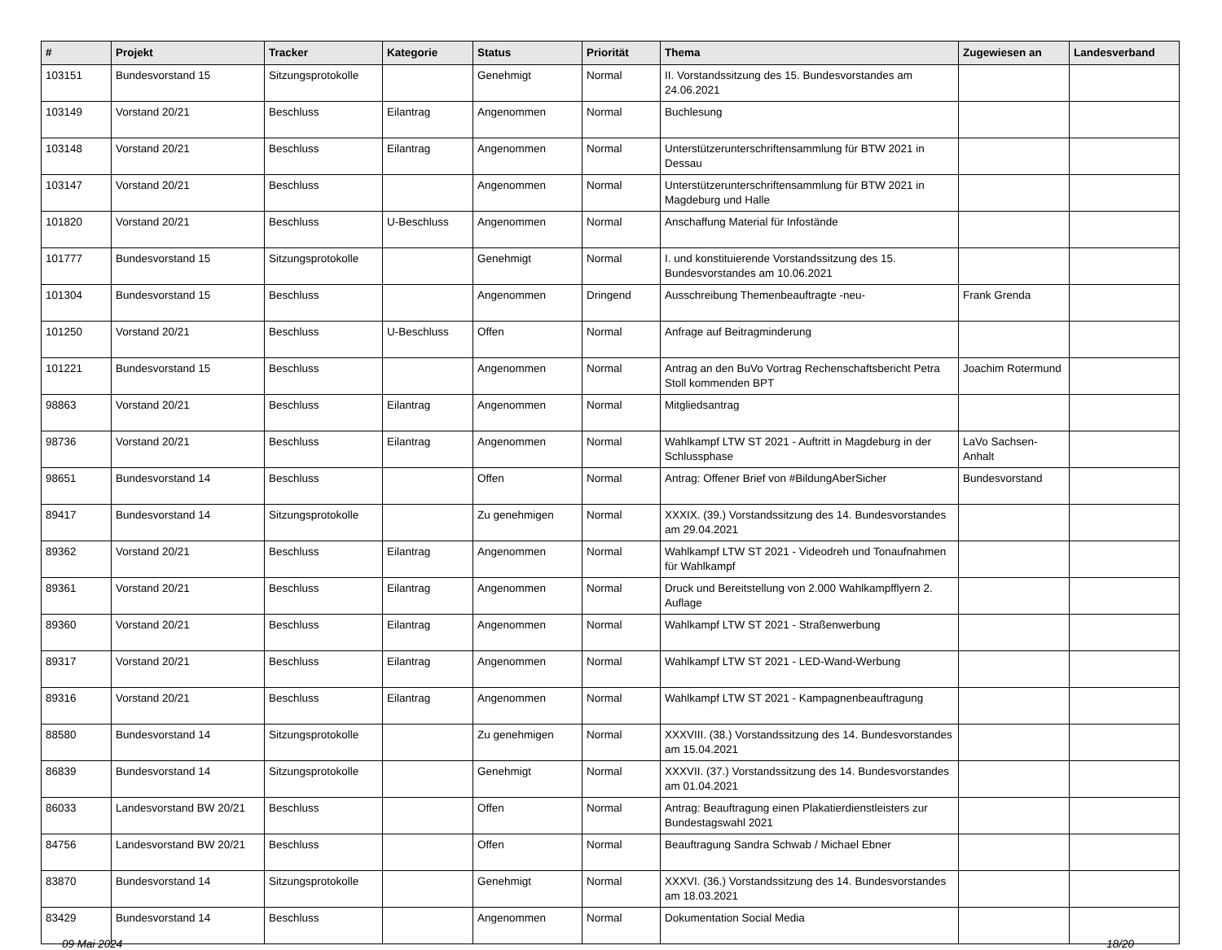| # | Projekt | Tracker | Kategorie | Status | Priorität | Thema | Zugewiesen an | Landesverband |
| --- | --- | --- | --- | --- | --- | --- | --- | --- |
| 103151 | Bundesvorstand 15 | Sitzungsprotokolle | | Genehmigt | Normal | II. Vorstandssitzung des 15. Bundesvorstandes am 24.06.2021 | | |
| 103149 | Vorstand 20/21 | Beschluss | Eilantrag | Angenommen | Normal | Buchlesung | | |
| 103148 | Vorstand 20/21 | Beschluss | Eilantrag | Angenommen | Normal | Unterstützerunterschriftensammlung für BTW 2021 in Dessau | | |
| 103147 | Vorstand 20/21 | Beschluss | | Angenommen | Normal | Unterstützerunterschriftensammlung für BTW 2021 in Magdeburg und Halle | | |
| 101820 | Vorstand 20/21 | Beschluss | U-Beschluss | Angenommen | Normal | Anschaffung Material für Infostände | | |
| 101777 | Bundesvorstand 15 | Sitzungsprotokolle | | Genehmigt | Normal | I. und konstituierende Vorstandssitzung des 15. Bundesvorstandes am 10.06.2021 | | |
| 101304 | Bundesvorstand 15 | Beschluss | | Angenommen | Dringend | Ausschreibung Themenbeauftragte -neu- | Frank Grenda | |
| 101250 | Vorstand 20/21 | Beschluss | U-Beschluss | Offen | Normal | Anfrage auf Beitragminderung | | |
| 101221 | Bundesvorstand 15 | Beschluss | | Angenommen | Normal | Antrag an den BuVo Vortrag Rechenschaftsbericht Petra Stoll kommenden BPT | Joachim Rotermund | |
| 98863 | Vorstand 20/21 | Beschluss | Eilantrag | Angenommen | Normal | Mitgliedsantrag | | |
| 98736 | Vorstand 20/21 | Beschluss | Eilantrag | Angenommen | Normal | Wahlkampf LTW ST 2021 - Auftritt in Magdeburg in der Schlussphase | LaVo Sachsen-Anhalt | |
| 98651 | Bundesvorstand 14 | Beschluss | | Offen | Normal | Antrag: Offener Brief von #BildungAberSicher | Bundesvorstand | |
| 89417 | Bundesvorstand 14 | Sitzungsprotokolle | | Zu genehmigen | Normal | XXXIX. (39.) Vorstandssitzung des 14. Bundesvorstandes am 29.04.2021 | | |
| 89362 | Vorstand 20/21 | Beschluss | Eilantrag | Angenommen | Normal | Wahlkampf LTW ST 2021 - Videodreh und Tonaufnahmen für Wahlkampf | | |
| 89361 | Vorstand 20/21 | Beschluss | Eilantrag | Angenommen | Normal | Druck und Bereitstellung von 2.000 Wahlkampfflyern 2. Auflage | | |
| 89360 | Vorstand 20/21 | Beschluss | Eilantrag | Angenommen | Normal | Wahlkampf LTW ST 2021 - Straßenwerbung | | |
| 89317 | Vorstand 20/21 | Beschluss | Eilantrag | Angenommen | Normal | Wahlkampf LTW ST 2021 - LED-Wand-Werbung | | |
| 89316 | Vorstand 20/21 | Beschluss | Eilantrag | Angenommen | Normal | Wahlkampf LTW ST 2021 - Kampagnenbeauftragung | | |
| 88580 | Bundesvorstand 14 | Sitzungsprotokolle | | Zu genehmigen | Normal | XXXVIII. (38.) Vorstandssitzung des 14. Bundesvorstandes am 15.04.2021 | | |
| 86839 | Bundesvorstand 14 | Sitzungsprotokolle | | Genehmigt | Normal | XXXVII. (37.) Vorstandssitzung des 14. Bundesvorstandes am 01.04.2021 | | |
| 86033 | Landesvorstand BW 20/21 | Beschluss | | Offen | Normal | Antrag: Beauftragung einen Plakatierdienstleisters zur Bundestagswahl 2021 | | |
| 84756 | Landesvorstand BW 20/21 | Beschluss | | Offen | Normal | Beauftragung Sandra Schwab / Michael Ebner | | |
| 83870 | Bundesvorstand 14 | Sitzungsprotokolle | | Genehmigt | Normal | XXXVI. (36.) Vorstandssitzung des 14. Bundesvorstandes am 18.03.2021 | | |
| 83429 | Bundesvorstand 14 | Beschluss | | Angenommen | Normal | Dokumentation Social Media | | |
09 Mai 2024 18/20